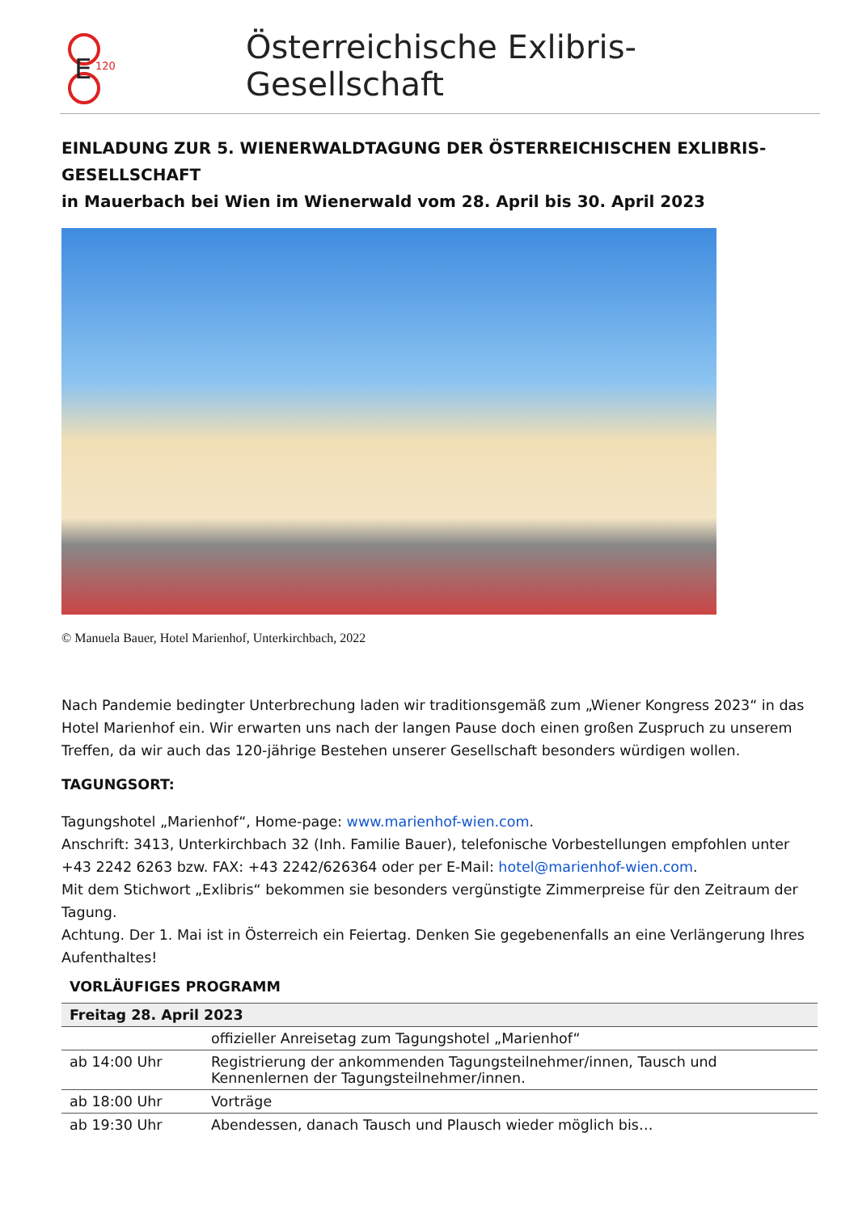E
120
Österreichische Exlibris-Gesellschaft
EINLADUNG ZUR 5. WIENERWALDTAGUNG DER ÖSTERREICHISCHEN EXLIBRIS-GESELLSCHAFT
in Mauerbach bei Wien im Wienerwald vom 28. April bis 30. April 2023
© Manuela Bauer, Hotel Marienhof, Unterkirchbach, 2022
Nach Pandemie bedingter Unterbrechung laden wir traditionsgemäß zum „Wiener Kongress 2023“ in das Hotel Marienhof ein. Wir erwarten uns nach der langen Pause doch einen großen Zuspruch zu unserem Treffen, da wir auch das 120-jährige Bestehen unserer Gesellschaft besonders würdigen wollen.
TAGUNGSORT:
Tagungshotel „Marienhof“, Home-page: www.marienhof-wien.com.
Anschrift: 3413, Unterkirchbach 32 (Inh. Familie Bauer), telefonische Vorbestellungen empfohlen unter +43 2242 6263 bzw. FAX: +43 2242/626364 oder per E-Mail: hotel@marienhof-wien.com.
Mit dem Stichwort „Exlibris“ bekommen sie besonders vergünstigte Zimmerpreise für den Zeitraum der Tagung.
Achtung. Der 1. Mai ist in Österreich ein Feiertag. Denken Sie gegebenenfalls an eine Verlängerung Ihres Aufenthaltes!
VORLÄUFIGES PROGRAMM
| Freitag 28. April 2023 | |
| --- | --- |
| | offizieller Anreisetag zum Tagungshotel „Marienhof“ |
| ab 14:00 Uhr | Registrierung der ankommenden Tagungsteilnehmer/innen, Tausch und Kennenlernen der Tagungsteilnehmer/innen. |
| ab 18:00 Uhr | Vorträge |
| ab 19:30 Uhr | Abendessen, danach Tausch und Plausch wieder möglich bis… |